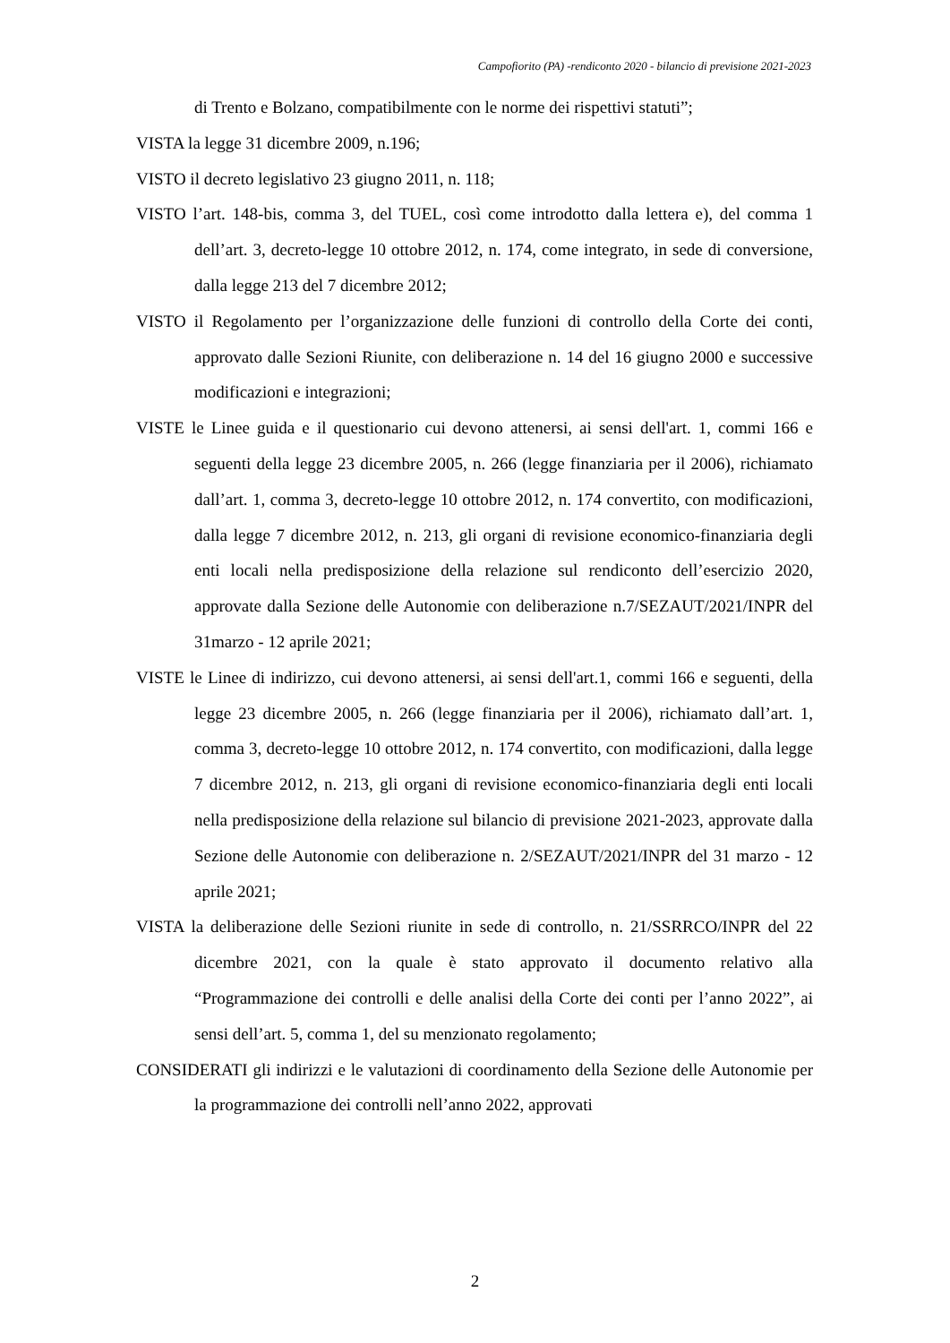Campofiorito (PA) -rendiconto 2020 - bilancio di previsione 2021-2023
di Trento e Bolzano, compatibilmente con le norme dei rispettivi statuti”;
VISTA la legge 31 dicembre 2009, n.196;
VISTO il decreto legislativo 23 giugno 2011, n. 118;
VISTO l’art. 148-bis, comma 3, del TUEL, così come introdotto dalla lettera e), del comma 1 dell’art. 3, decreto-legge 10 ottobre 2012, n. 174, come integrato, in sede di conversione, dalla legge 213 del 7 dicembre 2012;
VISTO il Regolamento per l’organizzazione delle funzioni di controllo della Corte dei conti, approvato dalle Sezioni Riunite, con deliberazione n. 14 del 16 giugno 2000 e successive modificazioni e integrazioni;
VISTE le Linee guida e il questionario cui devono attenersi, ai sensi dell'art. 1, commi 166 e seguenti della legge 23 dicembre 2005, n. 266 (legge finanziaria per il 2006), richiamato dall’art. 1, comma 3, decreto-legge 10 ottobre 2012, n. 174 convertito, con modificazioni, dalla legge 7 dicembre 2012, n. 213, gli organi di revisione economico-finanziaria degli enti locali nella predisposizione della relazione sul rendiconto dell’esercizio 2020, approvate dalla Sezione delle Autonomie con deliberazione n.7/SEZAUT/2021/INPR del 31marzo - 12 aprile 2021;
VISTE le Linee di indirizzo, cui devono attenersi, ai sensi dell'art.1, commi 166 e seguenti, della legge 23 dicembre 2005, n. 266 (legge finanziaria per il 2006), richiamato dall’art. 1, comma 3, decreto-legge 10 ottobre 2012, n. 174 convertito, con modificazioni, dalla legge 7 dicembre 2012, n. 213, gli organi di revisione economico-finanziaria degli enti locali nella predisposizione della relazione sul bilancio di previsione 2021-2023, approvate dalla Sezione delle Autonomie con deliberazione n. 2/SEZAUT/2021/INPR del 31 marzo - 12 aprile 2021;
VISTA la deliberazione delle Sezioni riunite in sede di controllo, n. 21/SSRRCO/INPR del 22 dicembre 2021, con la quale è stato approvato il documento relativo alla “Programmazione dei controlli e delle analisi della Corte dei conti per l’anno 2022”, ai sensi dell’art. 5, comma 1, del su menzionato regolamento;
CONSIDERATI gli indirizzi e le valutazioni di coordinamento della Sezione delle Autonomie per la programmazione dei controlli nell’anno 2022, approvati
2